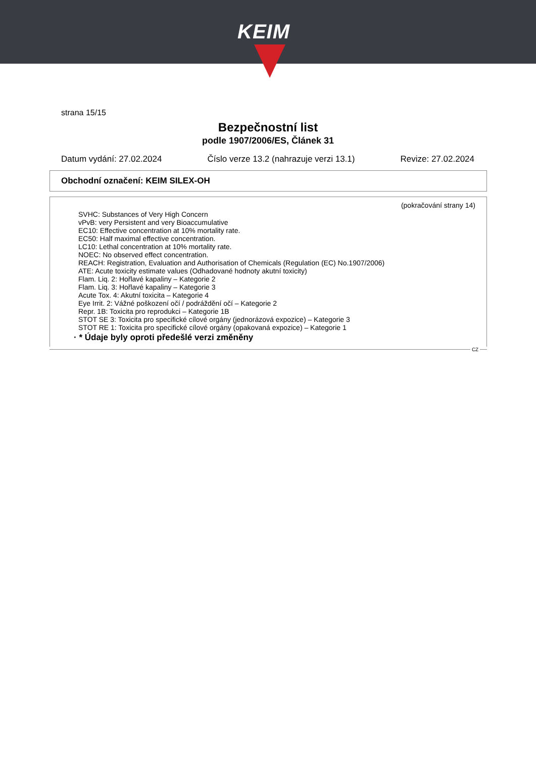KEIM
strana 15/15
Bezpečnostní list
podle 1907/2006/ES, Článek 31
Datum vydání: 27.02.2024 Číslo verze 13.2 (nahrazuje verzi 13.1) Revize: 27.02.2024
Obchodní označení: KEIM SILEX-OH
(pokračování strany 14)
SVHC: Substances of Very High Concern
vPvB: very Persistent and very Bioaccumulative
EC10: Effective concentration at 10% mortality rate.
EC50: Half maximal effective concentration.
LC10: Lethal concentration at 10% mortality rate.
NOEC: No observed effect concentration.
REACH: Registration, Evaluation and Authorisation of Chemicals (Regulation (EC) No.1907/2006)
ATE: Acute toxicity estimate values (Odhadované hodnoty akutní toxicity)
Flam. Liq. 2: Hořlavé kapaliny – Kategorie 2
Flam. Liq. 3: Hořlavé kapaliny – Kategorie 3
Acute Tox. 4: Akutní toxicita – Kategorie 4
Eye Irrit. 2: Vážné poškození očí / podráždění očí – Kategorie 2
Repr. 1B: Toxicita pro reprodukci – Kategorie 1B
STOT SE 3: Toxicita pro specifické cílové orgány (jednorázová expozice) – Kategorie 3
STOT RE 1: Toxicita pro specifické cílové orgány (opakovaná expozice) – Kategorie 1
· * Údaje byly oproti předešlé verzi změněny
CZ